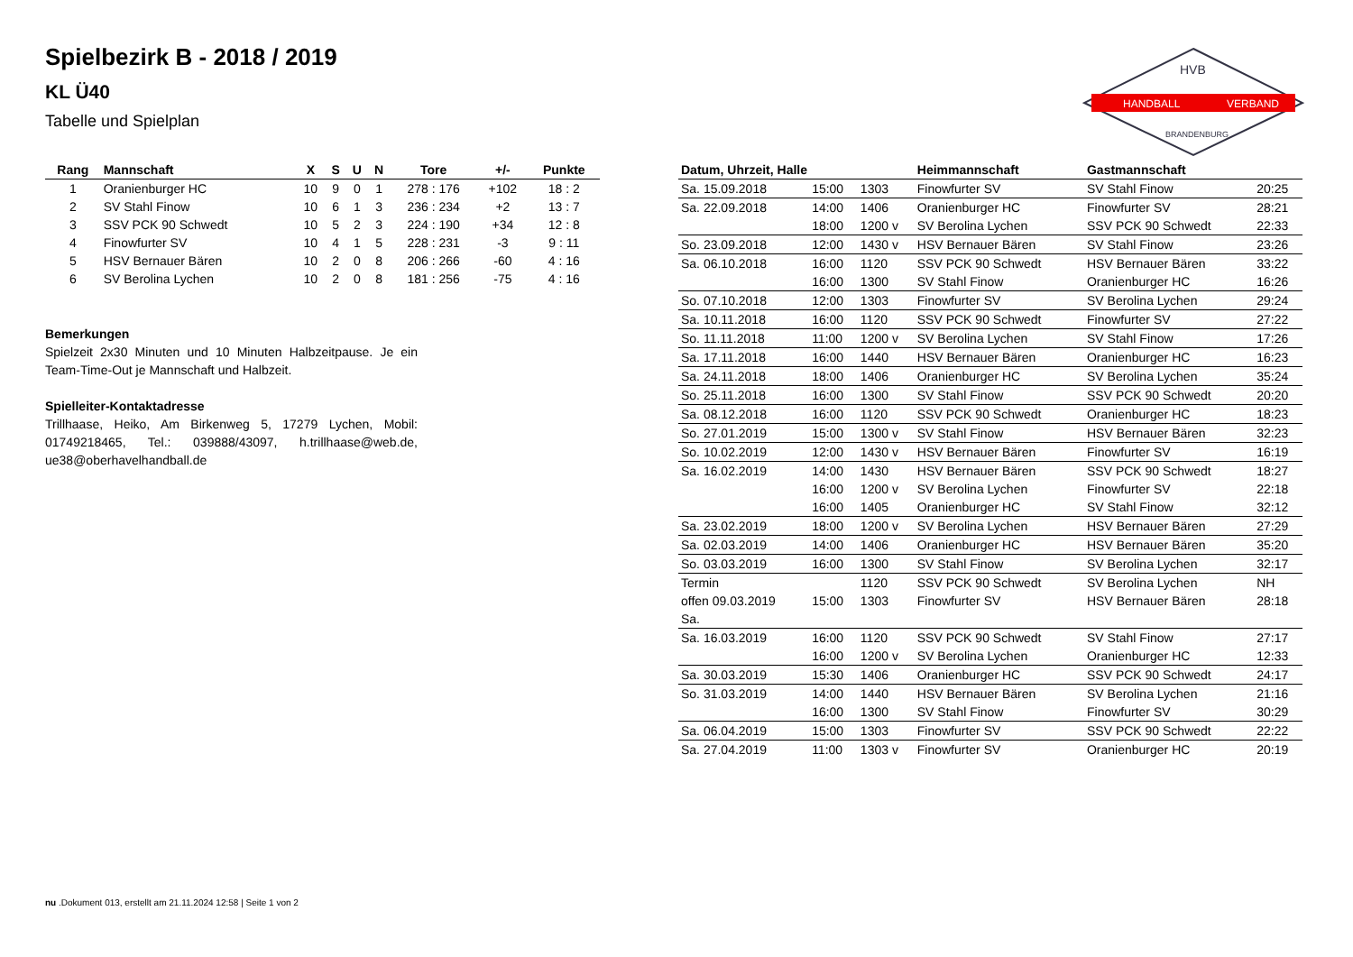Spielbezirk B - 2018 / 2019
KL Ü40
Tabelle und Spielplan
HANDBALL
VERBAND
HVB
BRANDENBURG
| Rang | Mannschaft | X | S | U | N | Tore | +/- | Punkte |
| --- | --- | --- | --- | --- | --- | --- | --- | --- |
| 1 | Oranienburger HC | 10 | 9 | 0 | 1 | 278 : 176 | +102 | 18 : 2 |
| 2 | SV Stahl Finow | 10 | 6 | 1 | 3 | 236 : 234 | +2 | 13 : 7 |
| 3 | SSV PCK 90 Schwedt | 10 | 5 | 2 | 3 | 224 : 190 | +34 | 12 : 8 |
| 4 | Finowfurter SV | 10 | 4 | 1 | 5 | 228 : 231 | -3 | 9 : 11 |
| 5 | HSV Bernauer Bären | 10 | 2 | 0 | 8 | 206 : 266 | -60 | 4 : 16 |
| 6 | SV Berolina Lychen | 10 | 2 | 0 | 8 | 181 : 256 | -75 | 4 : 16 |
Bemerkungen
Spielzeit 2x30 Minuten und 10 Minuten Halbzeitpause. Je ein Team-Time-Out je Mannschaft und Halbzeit.
Spielleiter-Kontaktadresse
Trillhaase, Heiko, Am Birkenweg 5, 17279 Lychen, Mobil: 01749218465, Tel.: 039888/43097, h.trillhaase@web.de, ue38@oberhavelhandball.de
| Datum, Uhrzeit, Halle | | | Heimmannschaft | Gastmannschaft | |
| --- | --- | --- | --- | --- | --- |
| Sa. 15.09.2018 | 15:00 | 1303 | Finowfurter SV | SV Stahl Finow | 20:25 |
| Sa. 22.09.2018 | 14:00 | 1406 | Oranienburger HC | Finowfurter SV | 28:21 |
| | 18:00 | 1200 v | SV Berolina Lychen | SSV PCK 90 Schwedt | 22:33 |
| So. 23.09.2018 | 12:00 | 1430 v | HSV Bernauer Bären | SV Stahl Finow | 23:26 |
| Sa. 06.10.2018 | 16:00 | 1120 | SSV PCK 90 Schwedt | HSV Bernauer Bären | 33:22 |
| | 16:00 | 1300 | SV Stahl Finow | Oranienburger HC | 16:26 |
| So. 07.10.2018 | 12:00 | 1303 | Finowfurter SV | SV Berolina Lychen | 29:24 |
| Sa. 10.11.2018 | 16:00 | 1120 | SSV PCK 90 Schwedt | Finowfurter SV | 27:22 |
| So. 11.11.2018 | 11:00 | 1200 v | SV Berolina Lychen | SV Stahl Finow | 17:26 |
| Sa. 17.11.2018 | 16:00 | 1440 | HSV Bernauer Bären | Oranienburger HC | 16:23 |
| Sa. 24.11.2018 | 18:00 | 1406 | Oranienburger HC | SV Berolina Lychen | 35:24 |
| So. 25.11.2018 | 16:00 | 1300 | SV Stahl Finow | SSV PCK 90 Schwedt | 20:20 |
| Sa. 08.12.2018 | 16:00 | 1120 | SSV PCK 90 Schwedt | Oranienburger HC | 18:23 |
| So. 27.01.2019 | 15:00 | 1300 v | SV Stahl Finow | HSV Bernauer Bären | 32:23 |
| So. 10.02.2019 | 12:00 | 1430 v | HSV Bernauer Bären | Finowfurter SV | 16:19 |
| Sa. 16.02.2019 | 14:00 | 1430 | HSV Bernauer Bären | SSV PCK 90 Schwedt | 18:27 |
| | 16:00 | 1200 v | SV Berolina Lychen | Finowfurter SV | 22:18 |
| | 16:00 | 1405 | Oranienburger HC | SV Stahl Finow | 32:12 |
| Sa. 23.02.2019 | 18:00 | 1200 v | SV Berolina Lychen | HSV Bernauer Bären | 27:29 |
| Sa. 02.03.2019 | 14:00 | 1406 | Oranienburger HC | HSV Bernauer Bären | 35:20 |
| So. 03.03.2019 | 16:00 | 1300 | SV Stahl Finow | SV Berolina Lychen | 32:17 |
| Termin | | 1120 | SSV PCK 90 Schwedt | SV Berolina Lychen | NH |
| offen 09.03.2019 | 15:00 | 1303 | Finowfurter SV | HSV Bernauer Bären | 28:18 |
| Sa. | | | | | |
| Sa. 16.03.2019 | 16:00 | 1120 | SSV PCK 90 Schwedt | SV Stahl Finow | 27:17 |
| | 16:00 | 1200 v | SV Berolina Lychen | Oranienburger HC | 12:33 |
| Sa. 30.03.2019 | 15:30 | 1406 | Oranienburger HC | SSV PCK 90 Schwedt | 24:17 |
| So. 31.03.2019 | 14:00 | 1440 | HSV Bernauer Bären | SV Berolina Lychen | 21:16 |
| | 16:00 | 1300 | SV Stahl Finow | Finowfurter SV | 30:29 |
| Sa. 06.04.2019 | 15:00 | 1303 | Finowfurter SV | SSV PCK 90 Schwedt | 22:22 |
| Sa. 27.04.2019 | 11:00 | 1303 v | Finowfurter SV | Oranienburger HC | 20:19 |
nu .Dokument 013, erstellt am 21.11.2024 12:58 | Seite 1 von 2